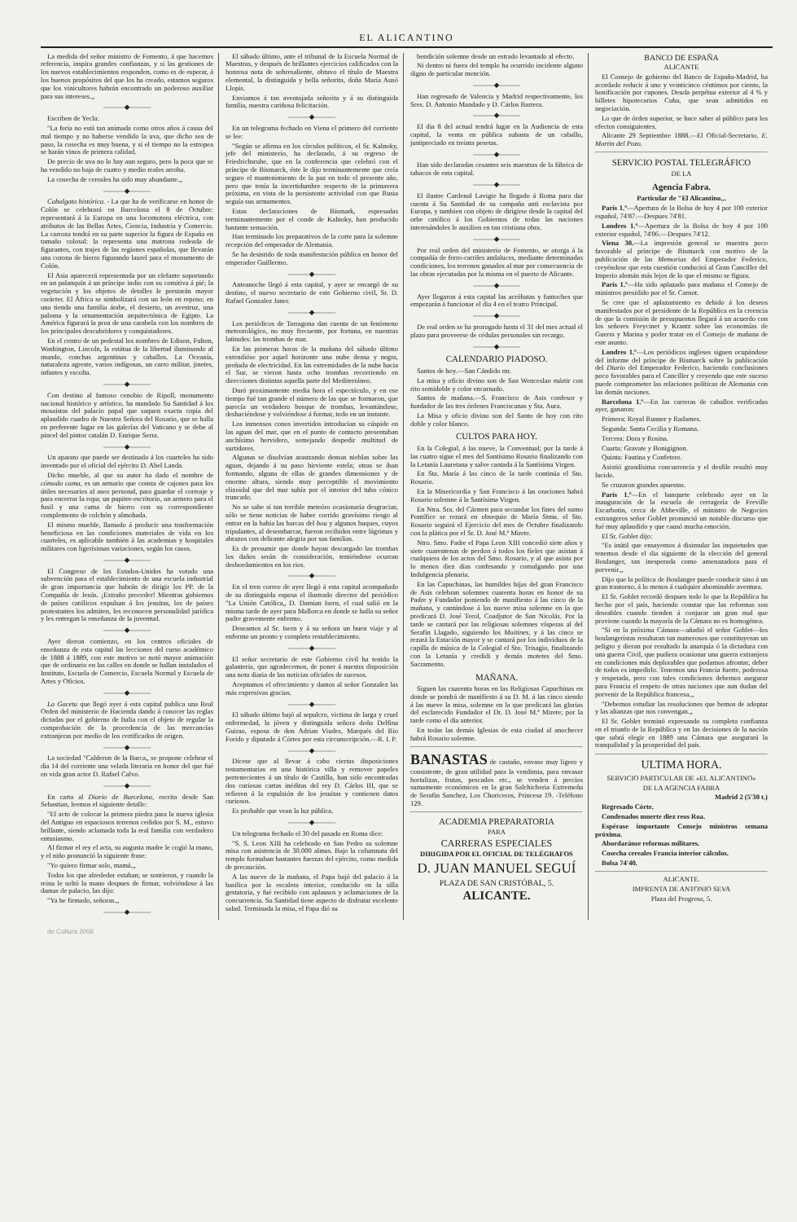EL ALICANTINO
La medida del señor ministro de Fomento, á que hacemos referencia, inspira grandes confianzas, y si las gestiones de los nuevos establecimientos responden, como es de esperar, á los buenos propósitos del que los ha creado, estamos seguros que los vinicultores habrán encontrado un poderoso auxiliar para sus intereses.„
———◆———
Escriben de Yecla:
"La feria no está tan animada como otros años á causa del mal tiempo y no haberse vendido la uva, que dicho sea de paso, la cosecha es muy buena, y si el tiempo no la estropea se harán vinos de primera calidad.
De precio de uva no lo hay aun seguro, pero la poca que se ha vendido no baja de cuatro y medio reales arroba.
La cosecha de cereales ha sido muy abundante.„
———◆———
Cabalgata histórica. - La que ha de verificarse en honor de Colón se celebrará en Barcelona el 8 de Octubre: representará á la Europa en una locomotora eléctrica, con atributos de las Bellas Artes, Ciencia, Industria y Comercio. La carroza tendrá en su parte superior la figura de España en tamaño colosal: la representa una matrona rodeada de figurantes, con trajes de las regiones españolas, que llevarán una corona de hierro figurando laurel para el monumento de Colón.
El Asia aparecerá representada por un elefante soportando en un palanquín á un príncipe indio con su comitiva á pié; la vegetación y los objetos de detalles le prestarán mayor carácter. El África se simbolizará con un león en reposo; en una tienda una familia árabe, el desierto, un avestruz, una paloma y la ornamentación arquitectónica de Egipto. La América figurará la proa de una carabela con los nombres de los principales descubridores y conquistadores.
En el centro de un pedestal los nombres de Edison, Fulton, Washington, Lincoln, la estátua de la libertad iluminando al mundo, conchas argentinas y caballos. La Oceanía, naturaleza agreste, varios indígenas, un carro militar, jinetes, infantes y escolta.
———◆———
Con destino al famoso cenobio de Ripoll, monumento nacional histórico y artístico, ha mandado Su Santidad á los mosaistas del palacio papal que saquen exacta copia del aplaudido cuadro de Nuestra Señora del Rosario, que se halla en preferente lugar en las galerías del Vaticano y se debe al pincel del pintor catalán D. Enrique Serra.
———◆———
Un aparato que puede ser destinado á los cuarteles ha sido inventado por el oficial del ejército D. Abel Landa.
Dicho mueble, al que su autor ha dado el nombre de cómoda cama, es un armario que consta de cajones para los útiles necesarios al aseo personal, para guardar el correaje y para encerrar la ropa; un pupitre-escritorio, un armero para el fusil y una cama de hierro con su correspondiente complemento de colchón y almohada.
El mismo mueble, llamado á producir una trasformación beneficiosa en las condiciones materiales de vida en los cuarteles, es aplicable también á las academias y hospitales militares con ligerísimas variaciones, según los casos.
———◆———
El Congreso de los Estados-Unidos ha votado una subvención para el establecimiento de una escuela industrial de gran importancia que habrán de dirigir los PP. de la Compañía de Jesús. ¡Extraño proceder! Mientras gobiernos de países católicos expulsan á los jesuitas, los de países protestantes los admiten, les reconocen personalidad jurídica y les entregan la enseñanza de la juventud.
———◆———
Ayer dieron comienzo, en los centros oficiales de enseñanza de esta capital las lecciones del curso académico de 1888 á 1889, con este motivo se notó mayor animación que de ordinario en las calles en donde se hallan instalados el Instituto, Escuela de Comercio, Escuela Normal y Escuela de Artes y Oficios.
———◆———
La Gaceta que llegó ayer á esta capital publica una Real Orden del ministerio de Hacienda dando á conocer las reglas dictadas por el gobierno de Italia con el objeto de regular la comprobación de la procedencia de las mercancías extranjeras por medio de los certificados de origen.
———◆———
La sociedad "Calderon de la Barca„ se propone celebrar el dia 14 del corriente una velada literaria en honor del que fué en vida gran actor D. Rafael Calvo.
———◆———
En carta al Diario de Barcelona, escrita desde San Sebastian, leemos el siguiente detalle:
"El acto de colocar la primera piedra para la nueva iglesia del Antiguo en espaciosos terrenos cedidos por S. M., estuvo brillante, siendo aclamada toda la real familia con verdadero entusiasmo.
Al firmar el rey el acta, su augusta madre le cogió la mano, y el niño pronunció la siguiente frase:
"Yo quiero firmar solo, mamá.„
Todos los que alrededor estaban; se sonrieron, y cuando la reina le soltó la mano despues de firmar, volviéndose á las damas de palacio, las dijo:
"Ya he firmado, señoras.„
———◆———
El sábado último, ante el tribunal de la Escuela Normal de Maestras, y después de brillantes ejercicios calificados con la honrosa nota de sobresaliente, obtuvo el título de Maestra elemental, la distinguida y bella señorita, doña María Ausó Llopis.
Enviamos á tan aventajada señorita y á su distinguida familia, nuestra cariñosa felicitación.
———◆———
En un telegrama fechado en Viena el primero del corriente se lee:
"Según se afirma en los círculos políticos, el Sr. Kalnoky, jefe del ministerio, ha declarado, á su regreso de Friedrichsruhe, que en la conferencia que celebró con el príncipe de Bismarck, éste le dijo terminantemente que creía seguro el mantenimiento de la paz en todo el presente año, pero que tenía la incertidumbre respecto de la primavera próxima, en vista de la persistente actividad con que Rusia seguía sus armamentos.
Estas declaraciones de Bismark, espresadas terminantemente por el conde de Kalnoky, han producido bastante sensación.
Han terminado los preparativos de la corte para la solemne recepción del emperador de Alemania.
Se ha desistido de toda manifestación pública en honor del emperador Guillermo.
———◆———
Anteanoche llegó á esta capital, y ayer se encargó de su destino, el nuevo secretario de este Gobierno civil, Sr. D. Rafael Gonzalez Janer.
———◆———
Los periódicos de Tarragona dan cuenta de un fenómeno meteorológico, no muy frecuente, por fortuna, en nuestras latitudes: las trombas de mar.
En las primeras horas de la mañana del sábado último extendióse por aquel horizonte una nube densa y negra, preñada de electricidad. En las extremidades de la nube hacia el Sur, se vieron hasta ocho trombas recorriendo en direcciones distintas aquella parte del Mediterráneo.
Duró proximamente media hora el espectáculo, y en ese tiempo fué tan grande el número de las que se formaron, que parecía un verdadero bosque de trombas, levantándose, deshaciéndose y volviéndose á formar, todo en un instante.
Los inmensos conos invertidos introducían su cúspide en las aguas del mar, que en el punto de contacto presentaban anchísimo hervidero, semejando despedir multitud de surtidores.
Algunas se disolvían arastrando densas nieblas sobre las aguas, dejando á su paso hirviente estela; otras se iban formando, alguna de ellas de grandes dimensiones y de enorme altura, siendo muy perceptible el movimiento elizoidal que del mar subía por el interior del tubo cónico truncado.
No se sabe si tan terrible meteóro ocasionaria desgracias; sólo se tiene noticias de haber corrido gravísimo riesgo al entrar en la bahia las barcas del bou y algunos buques, cuyos tripulantes, al desembarcar, fueron recibidos entre lágrimas y abrazos con delirante alegria por sus familias.
Es de presumir que donde hayan descargado las trombas los daños serán de consideración, temiéndose ocurran desbordamientos en los rios.
———◆———
En el tren correo de ayer llegó á esta capital acompañado de su distinguida esposa el ilustrado director del periódico "La Unión Católica„ D. Damian Isern, el cual salió en la misma tarde de ayer para Mallorca en donde se halla su señor padre gravemente enfermo.
Deseamos al Sr. Isern y á su señora un buen viaje y al enfermo un pronto y completo restablecimiento.
———◆———
El señor secretario de este Gobierno civil ha tenido la galanteria, que agradecemos, de poner á nuestra disposición una nota diaria de las noticias oficiales de sucesos.
Aceptamos el ofrecimiento y damos al señor Gonzalez las más expresivas gracias.
———◆———
El sábado último bajó al sepulcro, victima de larga y cruel enfermedad, la jóven y distinguida señora doña Delfina Guirao, esposa de don Adrian Viudes, Marqués del Rio Forido y diputado á Córtes por esta circunscripción.—R. I. P.
———◆———
Dícese que al llevar á cabo ciertas disposiciones testamentarias en una histórica villa y remover papeles pertenecientes á un título de Castilla, han sido encontradas dos curiosas cartas inéditas del rey D. Cárlos III, que se refieren á la espulsión de los jesuitas y contienen datos curiosos.
Es probable que vean la luz pública.
———◆———
Un telegrama fechado el 30 del pasado en Roma dice:
"S. S. Leon XIII ha celebrado en San Pedro su solemne misa con asistencia de 30.000 almas. Bajo la columnata del templo formaban bastantes fuerzas del ejército, como medida de precaución.
A las nueve de la mañana, el Papa bajó del palacio á la basilica por la escalera interior, conducido en la silla gestatoria, y fué recibido con aplausos y aclamaciones de la concurrencia. Su Santidad tiene aspecto de disfrutar escelente salud. Terminada la misa, el Papa dió su
bendición solemne desde un estrado levantado al efecto.
Ni dentro ni fuera del templo ha ocurrido incidente alguno digno de particular mención.
———◆———
Han regresado de Valencia y Madrid respectivamente, los Sres. D. Antonio Mandado y D. Cárlos Barrera.
———◆———
El dia 8 del actual tendrá lugar en la Audiencia de esta capital, la venta en pública subasta de un caballo, justipreciado en treinta pesetas.
———◆———
Han sido declaradas cesantes seis maestras de la fábrica de tabacos de esta capital.
———◆———
El ilustre Cardenal Lavigie ha llegado á Roma para dar cuenta á Su Santidad de su campaña anti esclavista por Europa, y tambien con objeto de dirigirse desde la capital del orbe católico á los Gobiernos de todas las naciones interesándoles le auxilien en tan cristiana obra.
———◆———
Por real orden del ministerio de Fomento, se otorga á la compañía de ferro-carriles andaluces, mediante determinadas condiciones, los terrenos ganados al mar por consecuencia de las obras ejecutadas por la misma en el puerto de Alicante.
———◆———
Ayer llegaron á esta capital las acróbatas y fantoches que empezarán á funcionar el dia 4 en el teatro Principal.
———◆———
De real orden se ha prorogado hasta el 31 del mes actual el plazo para proveerse de cédulas personales sin recargo.
———◆———
CALENDARIO PIADOSO.
Santos de hoy.—San Cándido mr.
La misa y oficio divino son de San Wenceslao mártir con rito semidoble y color encarnado.
Santos de mañana.—S. Francisco de Asis confesor y fundador de las tres órdenes Franciscanas y Sta. Aura.
La Misa y oficio divino son del Santo de hoy con rito doble y color blanco.
CULTOS PARA HOY.
En la Colegial, á las nueve, la Conventual; por la tarde á las cuatro sigue el mes del Santísimo Rosario finalizando con la Letanía Lauretana y salve cantada á la Santísima Virgen.
En Sta. María á las cinco de la tarde continúa el Sto. Rosario.
En la Misericordia y San Francisco á las oraciones habrá Rosario solemne á la Santísima Virgen.
En Ntra. Sra. del Cármen para secundar los fines del sumo Pontífice se rezará en obsequio de María Stma. el Sto. Rosario seguirá el Ejercicio del mes de Octubre finalizando con la plática por el Sr. D. José M.ª Mirete.
Ntro. Smo. Padre el Papa Leon XIII concedió siete años y siete cuarentenas de perdon á todos los fieles que asistan á cualquiera de los actos del Smo. Rosario, y al que asista por lo menos diez dias confesando y comulgando por una Indulgencia plenaria.
En las Capuchinas, las humildes hijas del gran Francisco de Asis celebran solemnes cuarenta horas en honor de su Padre y Fundador poniendo de manifiesto á las cinco de la mañana, y cantándose á las nueve misa solemne en la que predicará D. José Terol, Coadjutor de San Nicolás. Por la tarde se cantará por las religiosas solemnes vísperas al del Serafin Llagado, siguiendo los Maitines, y á las cinco se rezará la Estación mayor y se cantará por los individuos de la capilla de música de la Colegial el Sto. Trisagio, finalizando con la Letanía y credidi y demás motetes del Smo. Sacramento.
MAÑANA.
Siguen las cuarenta horas en las Religiosas Capuchinas en donde se pondrá de manifiesto á su D. M. á las cinco siendo á las nueve la misa, solemne en la que predicará las glorias del esclarecido Fundador el Dr. D. José M.ª Mirete; por la tarde como el dia anterior.
En todas las demás Iglesias de esta ciudad al anochecer habrá Rosario solemne.
BANASTAS de castaño, envase muy ligero y consistente, de gran utilidad para la vendimia, para envasar hortalizas, frutas, pescados etc., se venden á precios sumamente económicos en la gran Salchicheria Extremeña de Serafin Sanchez, Los Choriceros, Princesa 19. -Teléfono 129.
ACADEMIA PREPARATORIA
PARA
CARRERAS ESPECIALES
DIRIGIDA POR EL OFICIAL DE TELÉGRAFOS
D. JUAN MANUEL SEGUÍ
PLAZA DE SAN CRISTÓBAL, 5.
ALICANTE.
BANCO DE ESPAÑA
ALICANTE
El Consejo de gobierno del Banco de España-Madrid, ha acordado reducir á uno y veinticinco céntimos por ciento, la bonificación por cupones. Deuda perpétua exterior al 4 % y billetes hipotecarios Cuba, que sean admitidos en negociación.
Lo que de órden superior, se hace saber al público para los efectos consiguientes.
Alicante 29 Septiembre 1888.—El Oficial-Secretario, E. Martin del Pozo.
SERVICIO POSTAL TELEGRÁFICO
DE LA
Agencia Fabra.
Particular de "El Alicantino„.
París 1.º—Apertura de la Bolsa de hoy 4 por 100 exterior español, 74'87.—Despues 74'81.
Londres 1.º—Apertura de la Bolsa de hoy 4 por 100 exterior español, 74'06.—Despues 74'12.
Viena 30.—La impresión general se muestra poco favorable al príncipe de Bismarck con motivo de la publicación de las Memorias del Emperador Federico, creyéndose que esta cuestión conducirá al Gran Canciller del Imperio alemán más lejos de lo que el mismo se figura.
París 1.º—Ha sido aplazado para mañana el Consejo de ministros presidido por el Sr. Carnot.
Se cree que el aplazamiento es debido á los deseos manifestados por el presidente de la República en la creencia de que la comisión de presupuestos llegará á un acuerdo con los señores Freycinet y Krantz sobre las economías de Guerra y Marina y poder tratar en el Consejo de mañana de este asunto.
Londres 1.º—Los periódicos ingleses siguen ocupándose del informe del príncipe de Bismarck sobre la publicación del Diario del Emperador Federico, haciendo conclusiones poco favorables para el Canciller y creyendo que este suceso puede comprometer las relaciones políticas de Alemania con las demás naciones.
Barcelona 1.º—En las carreras de caballos verificadas ayer, ganaron:
Primera: Royal Runner y Radames.
Segunda: Santa Cecilia y Romana.
Tercera: Dora y Rosina.
Cuarta: Gravate y Bonigignon.
Quinta: Fautina y Confetero.
Asistió grandísima concurrencia y el desfile resultó muy lucido.
Se cruzaron grandes apuestas.
París 1.º—En el banquete celebrado ayer en la inauguración de la escuela de cerragería de Freville Escarbotin, cerca de Abbeville, el ministro de Negocios extrangeros señor Goblet pronunció un notable discurso que fué muy aplaudido y que causó mucha emoción.
El Sr. Goblet dijo:
"Es inútil que ensayemos á disimular las inquietudes que tenemos desde el dia siguiente de la elección del general Boulanger, tan inesperada como amenazadora para el porvenir.„
Dijo que la política de Boulanger puede conducir sino á un gran trastorno, á lo menos á cualquier abominable aventura.
El Sr. Goblet recordó despues todo lo que la República ha hecho por el país, haciendo constar que las reformas son deseables cuando tienden á conjurar un gran mal que proviene cuando la mayoría de la Cámara no es homogénea.
"Si en la próxima Cámara—añadió el señor Goblet—los boulangeristas resultaran tan numerosos que constituyeran un peligro y dieran por resultado la anarquía ó la dictadura con una guerra Civil, que pudiera ocasionar una guerra extranjera en condiciones más deplorables que podamos afrontar, deber de todos es impedirlo. Tenemos una Francia fuerte, poderosa y respetada, pero con tales condiciones debemos asegurar para Francia el respeto de otras naciones que aun dudan del porvenir de la República francesa.„
"Debemos estudiar las resoluciones que hemos de adoptar y las alianzas que nos convengan.„
El Sr. Goblet terminó expresando su completa confianza en el triunfo de la República y en las decisiones de la nación que sabrá elegir en 1889 una Cámara que asegurará la tranquilidad y la prosperidad del país.
ULTIMA HORA.
SERVICIO PARTICULAR DE «EL ALICANTINO»
DE LA AGENCIA FABRA
Madrid 2 (5'30 t.)
Regresado Córte.
Condenados muerte diez reos Roa.
Espérase importante Consejo ministros semana próxima.
Abordaránse reformas militares.
Cosecha cereales Francia interior cálculos.
Bolsa 74'40.
ALICANTE.
IMPRENTA DE ANTONIO SEVA
Plaza del Progreso, 5.
de Cultura 2006